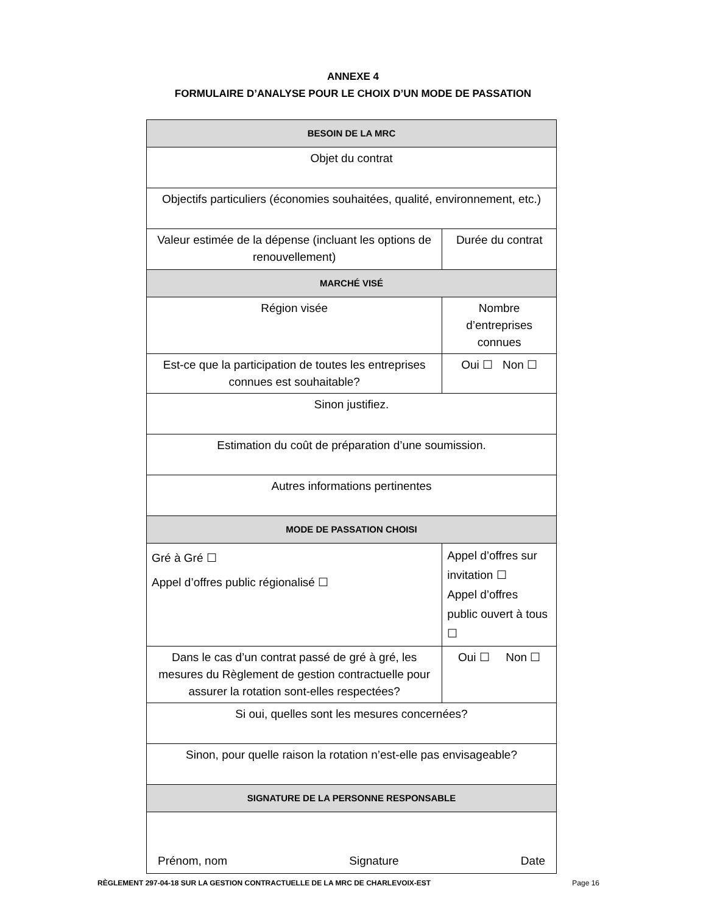ANNEXE 4
FORMULAIRE D’ANALYSE POUR LE CHOIX D’UN MODE DE PASSATION
| BESOIN DE LA MRC | | | |
| Objet du contrat | | | |
| Objectifs particuliers (économies souhaitées, qualité, environnement, etc.) | | | |
| Valeur estimée de la dépense (incluant les options de renouvellement) | | | Durée du contrat |
| MARCHÉ VISÉ | | | |
| Région visée | | Nombre d’entreprises connues | |
| Est-ce que la participation de toutes les entreprises connues est souhaitable? | | Oui ☐ Non ☐ | |
| Sinon justifiez. | | | |
| Estimation du coût de préparation d’une soumission. | | | |
| Autres informations pertinentes | | | |
| MODE DE PASSATION CHOISI | | | |
| Gré à Gré ☐ Appel d’offres public régionalisé ☐ | Appel d’offres sur invitation ☐ Appel d’offres public ouvert à tous ☐ | | |
| Dans le cas d’un contrat passé de gré à gré, les mesures du Règlement de gestion contractuelle pour assurer la rotation sont-elles respectées? | Oui ☐ Non ☐ | | |
| Si oui, quelles sont les mesures concernées? | | | |
| Sinon, pour quelle raison la rotation n’est-elle pas envisageable? | | | |
| SIGNATURE DE LA PERSONNE RESPONSABLE | | | |
| Prénom, nom Signature Date | | | |
RÈGLEMENT 297-04-18 SUR LA GESTION CONTRACTUELLE DE LA MRC DE CHARLEVOIX-EST Page 16